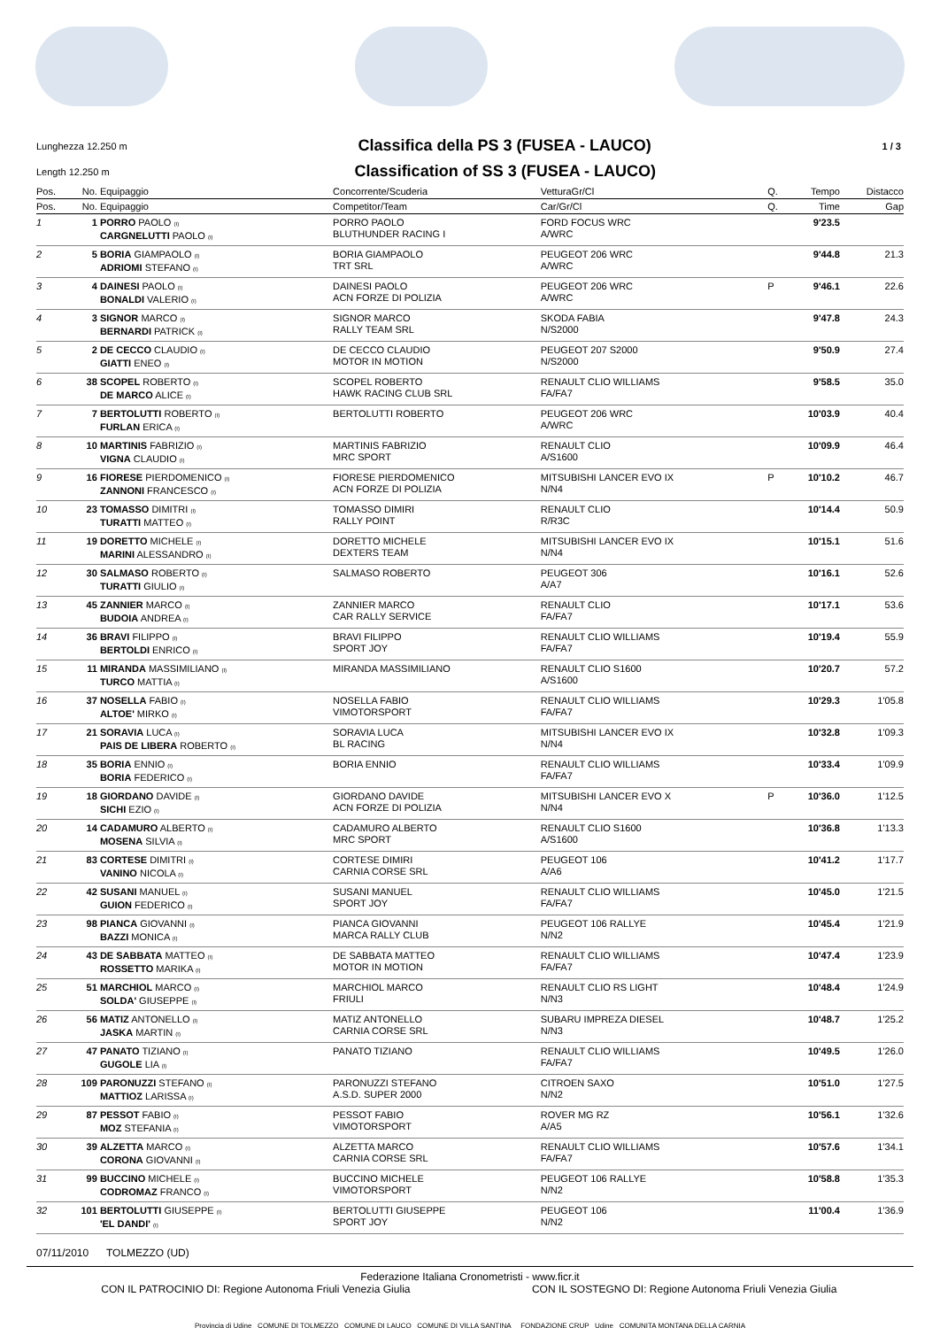Lunghezza 12.250 m
Classifica della PS 3 (FUSEA - LAUCO)
1 / 3
Length 12.250 m
Classification of SS 3 (FUSEA - LAUCO)
| Pos. | No. | Equipaggio | Concorrente/Scuderia | VetturaGr/Cl | Q. | Tempo | Distacco |
| --- | --- | --- | --- | --- | --- | --- | --- |
| Pos. | No. | Equipaggio | Competitor/Team | Car/Gr/Cl | Q. | Time | Gap |
| 1 | 1 | PORRO PAOLO (I) CARGNELUTTI PAOLO (I) | PORRO PAOLO BLUTHUNDER RACING I | FORD FOCUS WRC A/WRC | | 9'23.5 | |
| 2 | 5 | BORIA GIAMPAOLO (I) ADRIOMI STEFANO (I) | BORIA GIAMPAOLO TRT SRL | PEUGEOT 206 WRC A/WRC | | 9'44.8 | 21.3 |
| 3 | 4 | DAINESI PAOLO (I) BONALDI VALERIO (I) | DAINESI PAOLO ACN FORZE DI POLIZIA | PEUGEOT 206 WRC A/WRC | P | 9'46.1 | 22.6 |
| 4 | 3 | SIGNOR MARCO (I) BERNARDI PATRICK (I) | SIGNOR MARCO RALLY TEAM SRL | SKODA FABIA N/S2000 | | 9'47.8 | 24.3 |
| 5 | 2 | DE CECCO CLAUDIO (I) GIATTI ENEO (I) | DE CECCO CLAUDIO MOTOR IN MOTION | PEUGEOT 207 S2000 N/S2000 | | 9'50.9 | 27.4 |
| 6 | 38 | SCOPEL ROBERTO (I) DE MARCO ALICE (I) | SCOPEL ROBERTO HAWK RACING CLUB SRL | RENAULT CLIO WILLIAMS FA/FA7 | | 9'58.5 | 35.0 |
| 7 | 7 | BERTOLUTTI ROBERTO (I) FURLAN ERICA (I) | BERTOLUTTI ROBERTO | PEUGEOT 206 WRC A/WRC | | 10'03.9 | 40.4 |
| 8 | 10 | MARTINIS FABRIZIO (I) VIGNA CLAUDIO (I) | MARTINIS FABRIZIO MRC SPORT | RENAULT CLIO A/S1600 | | 10'09.9 | 46.4 |
| 9 | 16 | FIORESE PIERDOMENICO (I) ZANNONI FRANCESCO (I) | FIORESE PIERDOMENICO ACN FORZE DI POLIZIA | MITSUBISHI LANCER EVO IX N/N4 | P | 10'10.2 | 46.7 |
| 10 | 23 | TOMASSO DIMITRI (I) TURATTI MATTEO (I) | TOMASSO DIMIRI RALLY POINT | RENAULT CLIO R/R3C | | 10'14.4 | 50.9 |
| 11 | 19 | DORETTO MICHELE (I) MARINI ALESSANDRO (I) | DORETTO MICHELE DEXTERS TEAM | MITSUBISHI LANCER EVO IX N/N4 | | 10'15.1 | 51.6 |
| 12 | 30 | SALMASO ROBERTO (I) TURATTI GIULIO (I) | SALMASO ROBERTO | PEUGEOT 306 A/A7 | | 10'16.1 | 52.6 |
| 13 | 45 | ZANNIER MARCO (I) BUDOIA ANDREA (I) | ZANNIER MARCO CAR RALLY SERVICE | RENAULT CLIO FA/FA7 | | 10'17.1 | 53.6 |
| 14 | 36 | BRAVI FILIPPO (I) BERTOLDI ENRICO (I) | BRAVI FILIPPO SPORT JOY | RENAULT CLIO WILLIAMS FA/FA7 | | 10'19.4 | 55.9 |
| 15 | 11 | MIRANDA MASSIMILIANO (I) TURCO MATTIA (I) | MIRANDA MASSIMILIANO | RENAULT CLIO S1600 A/S1600 | | 10'20.7 | 57.2 |
| 16 | 37 | NOSELLA FABIO (I) ALTOE' MIRKO (I) | NOSELLA FABIO VIMOTORSPORT | RENAULT CLIO WILLIAMS FA/FA7 | | 10'29.3 | 1'05.8 |
| 17 | 21 | SORAVIA LUCA (I) PAIS DE LIBERA ROBERTO (I) | SORAVIA LUCA BL RACING | MITSUBISHI LANCER EVO IX N/N4 | | 10'32.8 | 1'09.3 |
| 18 | 35 | BORIA ENNIO (I) BORIA FEDERICO (I) | BORIA ENNIO | RENAULT CLIO WILLIAMS FA/FA7 | | 10'33.4 | 1'09.9 |
| 19 | 18 | GIORDANO DAVIDE (I) SICHI EZIO (I) | GIORDANO DAVIDE ACN FORZE DI POLIZIA | MITSUBISHI LANCER EVO X N/N4 | P | 10'36.0 | 1'12.5 |
| 20 | 14 | CADAMURO ALBERTO (I) MOSENA SILVIA (I) | CADAMURO ALBERTO MRC SPORT | RENAULT CLIO S1600 A/S1600 | | 10'36.8 | 1'13.3 |
| 21 | 83 | CORTESE DIMITRI (I) VANINO NICOLA (I) | CORTESE DIMIRI CARNIA CORSE SRL | PEUGEOT 106 A/A6 | | 10'41.2 | 1'17.7 |
| 22 | 42 | SUSANI MANUEL (I) GUION FEDERICO (I) | SUSANI MANUEL SPORT JOY | RENAULT CLIO WILLIAMS FA/FA7 | | 10'45.0 | 1'21.5 |
| 23 | 98 | PIANCA GIOVANNI (I) BAZZI MONICA (I) | PIANCA GIOVANNI MARCA RALLY CLUB | PEUGEOT 106 RALLYE N/N2 | | 10'45.4 | 1'21.9 |
| 24 | 43 | DE SABBATA MATTEO (I) ROSSETTO MARIKA (I) | DE SABBATA MATTEO MOTOR IN MOTION | RENAULT CLIO WILLIAMS FA/FA7 | | 10'47.4 | 1'23.9 |
| 25 | 51 | MARCHIOL MARCO (I) SOLDA' GIUSEPPE (I) | MARCHIOL MARCO FRIULI | RENAULT CLIO RS LIGHT N/N3 | | 10'48.4 | 1'24.9 |
| 26 | 56 | MATIZ ANTONELLO (I) JASKA MARTIN (I) | MATIZ ANTONELLO CARNIA CORSE SRL | SUBARU IMPREZA DIESEL N/N3 | | 10'48.7 | 1'25.2 |
| 27 | 47 | PANATO TIZIANO (I) GUGOLE LIA (I) | PANATO TIZIANO | RENAULT CLIO WILLIAMS FA/FA7 | | 10'49.5 | 1'26.0 |
| 28 | 109 | PARONUZZI STEFANO (I) MATTIOZ LARISSA (I) | PARONUZZI STEFANO A.S.D. SUPER 2000 | CITROEN SAXO N/N2 | | 10'51.0 | 1'27.5 |
| 29 | 87 | PESSOT FABIO (I) MOZ STEFANIA (I) | PESSOT FABIO VIMOTORSPORT | ROVER MG RZ A/A5 | | 10'56.1 | 1'32.6 |
| 30 | 39 | ALZETTA MARCO (I) CORONA GIOVANNI (I) | ALZETTA MARCO CARNIA CORSE SRL | RENAULT CLIO WILLIAMS FA/FA7 | | 10'57.6 | 1'34.1 |
| 31 | 99 | BUCCINO MICHELE (I) CODROMAZ FRANCO (I) | BUCCINO MICHELE VIMOTORSPORT | PEUGEOT 106 RALLYE N/N2 | | 10'58.8 | 1'35.3 |
| 32 | 101 | BERTOLUTTI GIUSEPPE (I) 'EL DANDI' (I) | BERTOLUTTI GIUSEPPE SPORT JOY | PEUGEOT 106 N/N2 | | 11'00.4 | 1'36.9 |
07/11/2010 TOLMEZZO (UD)
Federazione Italiana Cronometristi - www.ficr.it
CON IL PATROCINIO DI: Regione Autonoma Friuli Venezia Giulia CON IL SOSTEGNO DI: Regione Autonoma Friuli Venezia Giulia
Provincia di Udine COMUNE DI TOLMEZZO COMUNE DI LAUCO COMUNE DI VILLA SANTINA FONDAZIONE CRUP Udine COMUNITA MONTANA DELLA CARNIA